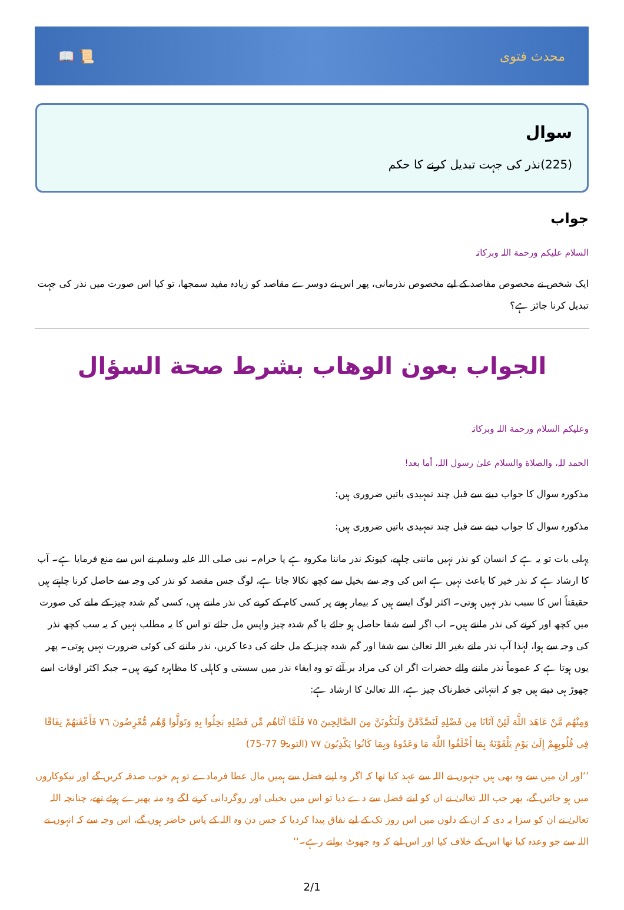📖 📜 محدث فتوی
سوال
(225)نذر کی جہت تبدیل کرنے کا حکم
جواب
السلام علیکم ورحمة اللہ وبرکاتہ
ایک شخص نے مخصوص مقاصد کے لیے مخصوص نذرمانی، پھر اس نے دوسرے مقاصد کو زیادہ مفید سمجھا، تو کیا اس صورت میں نذر کی جہت تبدیل کرنا جائز ہے؟
الجواب بعون الوهاب بشرط صحة السؤال
وعلیکم السلام ورحمة اللہ وبرکاتہ
الحمد للہ، والصلاة والسلام علیٰ رسول اللہ، أما بعد!
مذکورہ سوال کا جواب دینے سے قبل چند تمہیدی باتیں ضروری ہیں:
مذکورہ سوال کا جواب دینے سے قبل چند تمہیدی باتیں ضروری ہیں:
پہلی بات تو یہ ہے کہ انسان کو نذر نہیں ماننی چاہیے، کیونکہ نذر ماننا مکروہ ہے یا حرام۔ نبی صلی اللہ علیہ وسلم نے اس سے منع فرمایا ہے۔ آپ کا ارشاد ہے کہ نذر خیر کا باعث نہیں ہے اس کی وجہ سے بخیل سے کچھ نکالا جاتا ہے، لوگ جس مقصد کو نذر کی وجہ سے حاصل کرنا چاہتے ہیں حقیقتاً اس کا سبب نذر نہیں ہوتی۔ اکثر لوگ ایسے ہیں کہ بیمار ہونے پر کسی کام کے کرنے کی نذر مانتے ہیں، کسی گم شدہ چیز کے ملنے کی صورت میں کچھ اور کرنے کی نذر مانتے ہیں۔ اب اگر اسے شفا حاصل ہو جائے یا گم شدہ چیز واپس مل جائے تو اس کا یہ مطلب نہیں کہ یہ سب کچھ نذر کی وجہ سے ہوا، لہٰذا آپ نذر مانے بغیر اللہ تعالیٰ سے شفا اور گم شدہ چیز کے مل جانے کی دعا کریں، نذر ماننے کی کوئی ضرورت نہیں ہوتی۔ پھر یوں ہوتا ہے کہ عموماً نذر ماننے والے حضرات اگر ان کی مراد بر آئے تو وہ ایفاء نذر میں سستی و کاہلی کا مظاہرہ کرتے ہیں۔ جبکہ اکثر اوقات اسے چھوڑ ہی دیتے ہیں جو کہ انتہائی خطرناک چیز ہے، اللہ تعالیٰ کا ارشاد ہے:
وَمِنْهُم مَّنْ عَاهَدَ اللَّهَ لَئِنْ آتَانَا مِن فَضْلِهِ لَنَصَّدَّقَنَّ وَلَنَكُونَنَّ مِنَ الصَّالِحِينَ ٧٥ فَلَمَّا آتَاهُم مِّن فَضْلِهِ بَخِلُوا بِهِ وَتَوَلَّوا وَّهُم مُّعْرِضُونَ ٧٦ فَأَعْقَبَهُمْ نِفَاقًا فِي قُلُوبِهِمْ إِلَىٰ يَوْمِ يَلْقَوْنَهُ بِمَا أَخْلَفُوا اللَّهَ مَا وَعَدُوهُ وَبِمَا كَانُوا يَكْذِبُونَ ٧٧ (التوبۃ9 77-75)
’’اور ان میں سے وہ بھی ہیں جنہوں نے اللہ سے عہد کیا تھا کہ اگر وہ اپنے فضل سے ہمیں مال عطا فرمادے تو ہم خوب صدقہ کریں گے اور نیکوکاروں میں ہو جائیں گے، پھر جب اللہ تعالیٰ نے ان کو اپنے فضل سے دے دیا تو اس میں بخیلی اور روگردانی کرنے لگے وہ منہ پھیرے ہوئے تھے، چنانچہ اللہ تعالیٰ نے ان کو سزا یہ دی کہ ان کے دلوں میں اس روز تک کے لیے نفاق پیدا کردیا کہ جس دن وہ اللہ کے پاس حاضر ہوں گے، اس وجہ سے کہ انہوں نے اللہ سے جو وعدہ کیا تھا اس کے خلاف کیا اور اس لیے کہ وہ جھوٹ بولتے رہے۔‘‘
2/1